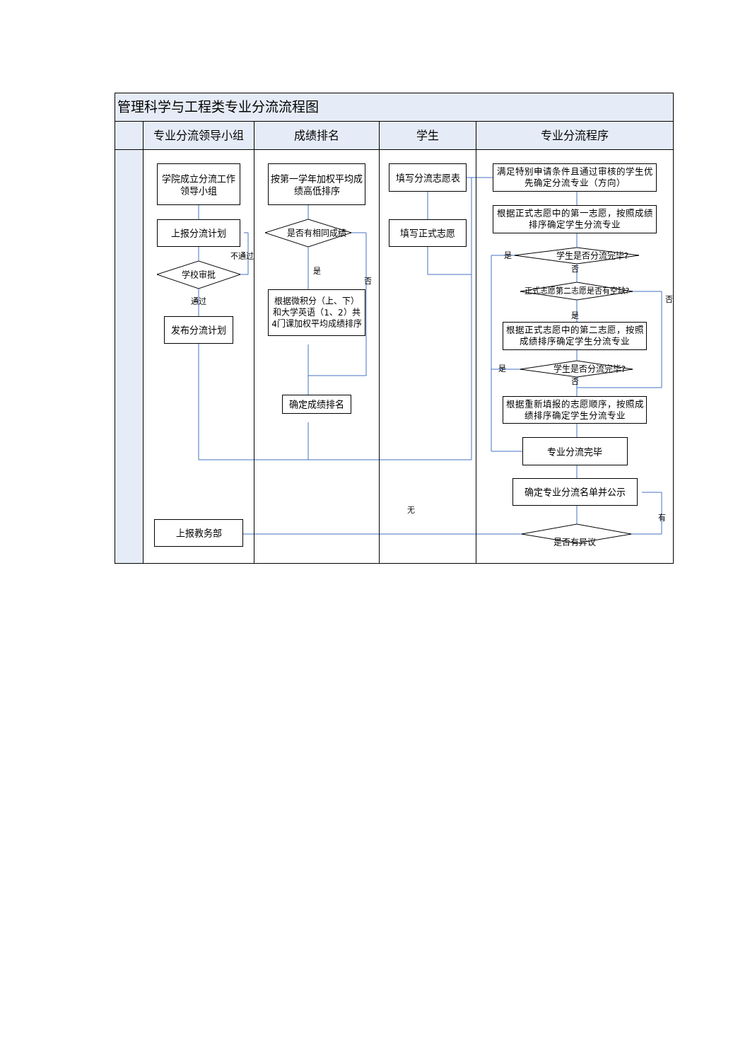管理科学与工程类专业分流流程图
专业分流领导小组 成绩排名 学生 专业分流程序
学院成立分流工作领导小组
上报分流计划
不通过
学校审批
通过
发布分流计划
上报教务部
按第一学年加权平均成绩高低排序
是否有相同成绩
是
否
根据微积分（上、下）和大学英语（1、2）共4门课加权平均成绩排序
确定成绩排名
填写分流志愿表
填写正式志愿
无
满足特别申请条件且通过审核的学生优先确定分流专业（方向）
根据正式志愿中的第一志愿，按照成绩排序确定学生分流专业
是学生是否分流完毕?
否
正式志愿第二志愿是否有空缺? 否
是
根据正式志愿中的第二志愿，按照成绩排序确定学生分流专业
是学生是否分流完毕?
否
根据重新填报的志愿顺序，按照成绩排序确定学生分流专业
专业分流完毕
确定专业分流名单并公示
有
是否有异议